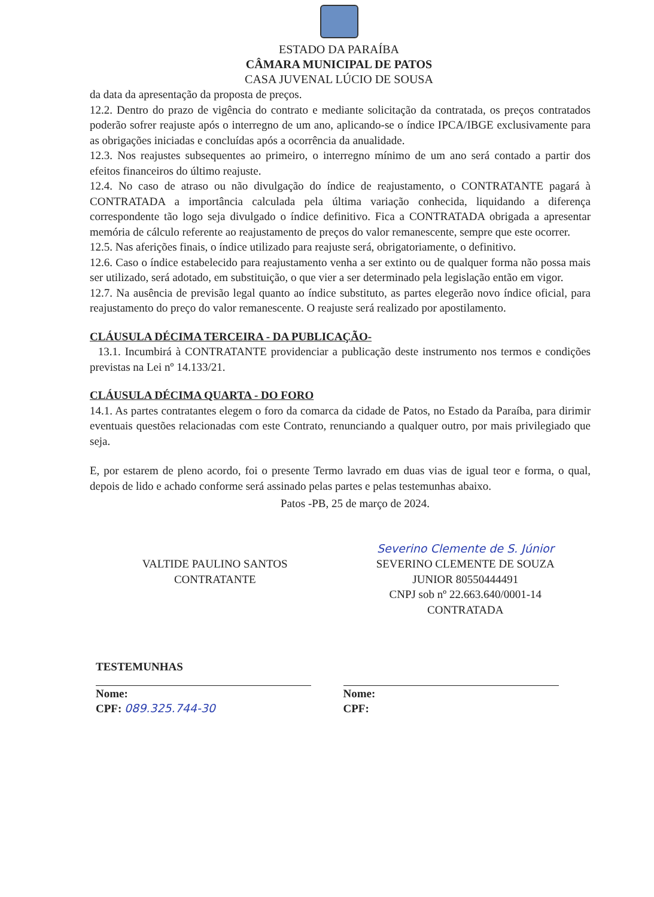ESTADO DA PARAÍBA
CÂMARA MUNICIPAL DE PATOS
CASA JUVENAL LÚCIO DE SOUSA
da data da apresentação da proposta de preços.
12.2. Dentro do prazo de vigência do contrato e mediante solicitação da contratada, os preços contratados poderão sofrer reajuste após o interregno de um ano, aplicando-se o índice IPCA/IBGE exclusivamente para as obrigações iniciadas e concluídas após a ocorrência da anualidade.
12.3. Nos reajustes subsequentes ao primeiro, o interregno mínimo de um ano será contado a partir dos efeitos financeiros do último reajuste.
12.4. No caso de atraso ou não divulgação do índice de reajustamento, o CONTRATANTE pagará à CONTRATADA a importância calculada pela última variação conhecida, liquidando a diferença correspondente tão logo seja divulgado o índice definitivo. Fica a CONTRATADA obrigada a apresentar memória de cálculo referente ao reajustamento de preços do valor remanescente, sempre que este ocorrer.
12.5. Nas aferições finais, o índice utilizado para reajuste será, obrigatoriamente, o definitivo.
12.6. Caso o índice estabelecido para reajustamento venha a ser extinto ou de qualquer forma não possa mais ser utilizado, será adotado, em substituição, o que vier a ser determinado pela legislação então em vigor.
12.7. Na ausência de previsão legal quanto ao índice substituto, as partes elegerão novo índice oficial, para reajustamento do preço do valor remanescente. O reajuste será realizado por apostilamento.
CLÁUSULA DÉCIMA TERCEIRA - DA PUBLICAÇÃO-
13.1. Incumbirá à CONTRATANTE providenciar a publicação deste instrumento nos termos e condições previstas na Lei nº 14.133/21.
CLÁUSULA DÉCIMA QUARTA - DO FORO
14.1. As partes contratantes elegem o foro da comarca da cidade de Patos, no Estado da Paraíba, para dirimir eventuais questões relacionadas com este Contrato, renunciando a qualquer outro, por mais privilegiado que seja.
E, por estarem de pleno acordo, foi o presente Termo lavrado em duas vias de igual teor e forma, o qual, depois de lido e achado conforme será assinado pelas partes e pelas testemunhas abaixo.
Patos -PB, 25 de março de 2024.
VALTIDE PAULINO SANTOS
CONTRATANTE
Severino Clemente de S. Júnior
SEVERINO CLEMENTE DE SOUZA
JUNIOR 80550444491
CNPJ sob nº 22.663.640/0001-14
CONTRATADA
TESTEMUNHAS
Nome:
CPF: 089.325.744-30
Nome:
CPF: